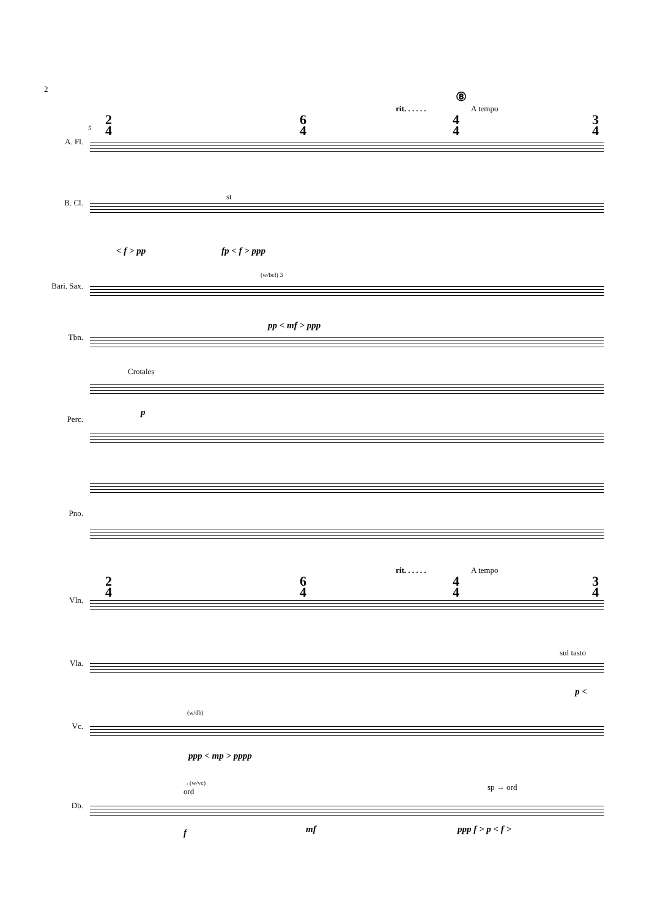2
rit. . . . . .
⑧
A tempo
5
2
4
6
4
4
4
3
4
A. Fl.
B. Cl.
st
< f > pp fp < f > ppp
Bari. Sax.
(w/bcl) 3
pp < mf > ppp
Tbn.
Crotales
Perc.
p
Pno.
rit. . . . . . A tempo
2
4
6
4
4
4
3
4
Vln.
sul tasto
Vla.
p <
(w/db)
Vc.
ppp < mp > pppp
→(w/vc)
ord sp → ord
Db.
f mf ppp f > p < f >